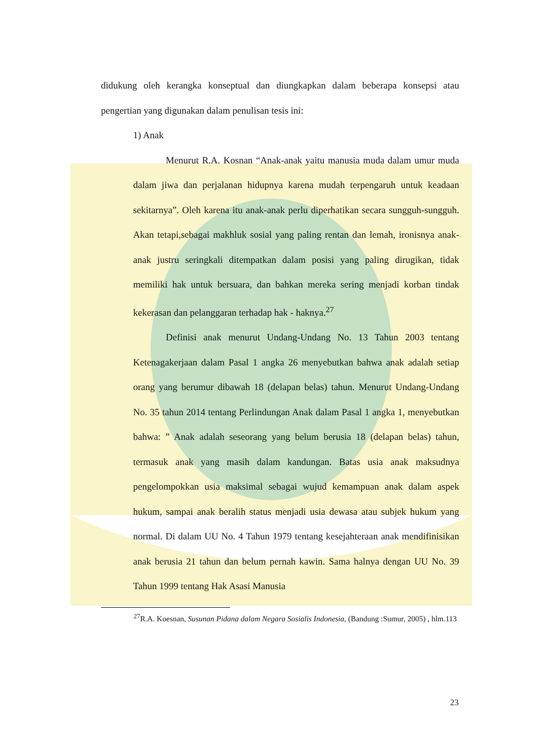didukung oleh kerangka konseptual dan diungkapkan dalam beberapa konsepsi atau pengertian yang digunakan dalam penulisan tesis ini:
1) Anak
Menurut R.A. Kosnan “Anak-anak yaitu manusia muda dalam umur muda dalam jiwa dan perjalanan hidupnya karena mudah terpengaruh untuk keadaan sekitarnya”. Oleh karena itu anak-anak perlu diperhatikan secara sungguh-sungguh. Akan tetapi,sebagai makhluk sosial yang paling rentan dan lemah, ironisnya anak-anak justru seringkali ditempatkan dalam posisi yang paling dirugikan, tidak memiliki hak untuk bersuara, dan bahkan mereka sering menjadi korban tindak kekerasan dan pelanggaran terhadap hak - haknya.<sup>27</sup>
Definisi anak menurut Undang-Undang No. 13 Tahun 2003 tentang Ketenagakerjaan dalam Pasal 1 angka 26 menyebutkan bahwa anak adalah setiap orang yang berumur dibawah 18 (delapan belas) tahun. Menurut Undang-Undang No. 35 tahun 2014 tentang Perlindungan Anak dalam Pasal 1 angka 1, menyebutkan bahwa: ” Anak adalah seseorang yang belum berusia 18 (delapan belas) tahun, termasuk anak yang masih dalam kandungan. Batas usia anak maksudnya pengelompokkan usia maksimal sebagai wujud kemampuan anak dalam aspek hukum, sampai anak beralih status menjadi usia dewasa atau subjek hukum yang normal. Di dalam UU No. 4 Tahun 1979 tentang kesejahteraan anak mendifinisikan anak berusia 21 tahun dan belum pernah kawin. Sama halnya dengan UU No. 39 Tahun 1999 tentang Hak Asasi Manusia
<sup>27</sup> R.A. Koesnan, Susunan Pidana dalam Negara Sosialis Indonesia, (Bandung :Sumur, 2005) , hlm.113
23